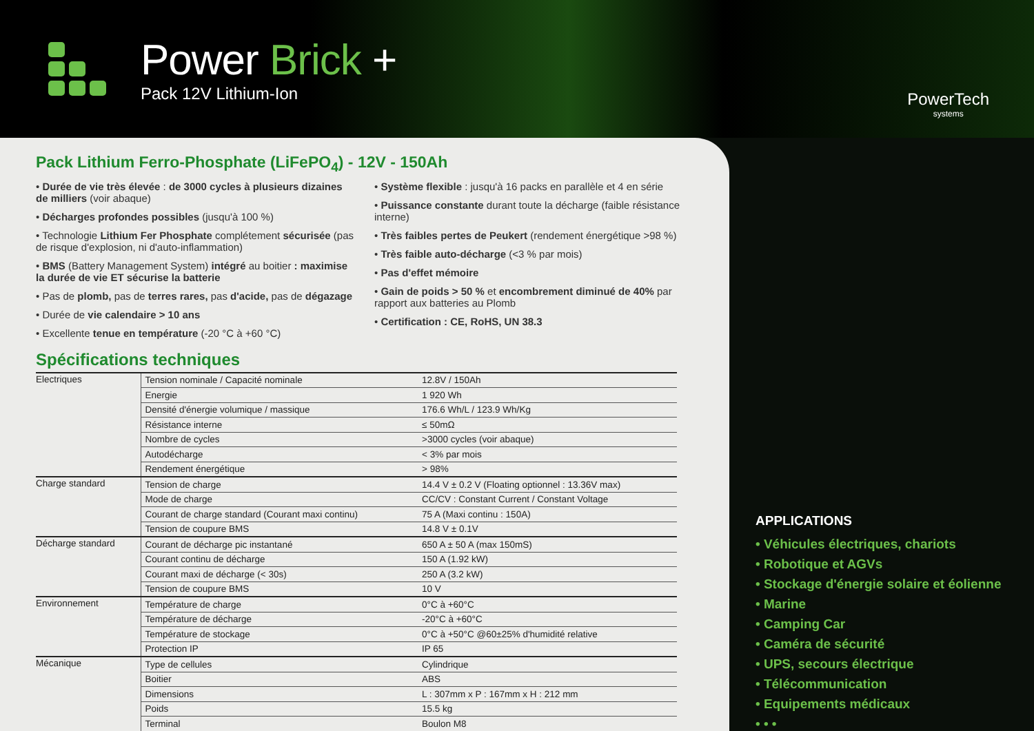Power Brick +
Pack 12V Lithium-Ion
PowerTech
systems
Pack Lithium Ferro-Phosphate (LiFePO<sub>4</sub>) - 12V - 150Ah
• Durée de vie très élevée : de 3000 cycles à plusieurs dizaines de milliers (voir abaque)
• Décharges profondes possibles (jusqu'à 100 %)
• Technologie Lithium Fer Phosphate complétement sécurisée (pas de risque d'explosion, ni d'auto-inflammation)
• BMS (Battery Management System) intégré au boitier : maximise la durée de vie ET sécurise la batterie
• Pas de plomb, pas de terres rares, pas d'acide, pas de dégazage
• Durée de vie calendaire > 10 ans
• Excellente tenue en température (-20 °C à +60 °C)
• Système flexible : jusqu'à 16 packs en parallèle et 4 en série
• Puissance constante durant toute la décharge (faible résistance interne)
• Très faibles pertes de Peukert (rendement énergétique >98 %)
• Très faible auto-décharge (<3 % par mois)
• Pas d'effet mémoire
• Gain de poids > 50 % et encombrement diminué de 40% par rapport aux batteries au Plomb
• Certification : CE, RoHS, UN 38.3
Spécifications techniques
| Electriques | Tension nominale / Capacité nominale | 12.8V / 150Ah |
| | Energie | 1 920 Wh |
| | Densité d'énergie volumique / massique | 176.6 Wh/L / 123.9 Wh/Kg |
| | Résistance interne | ≤ 50mΩ |
| | Nombre de cycles | >3000 cycles (voir abaque) |
| | Autodécharge | < 3% par mois |
| | Rendement énergétique | > 98% |
| Charge standard | Tension de charge | 14.4 V ± 0.2 V (Floating optionnel : 13.36V max) |
| | Mode de charge | CC/CV : Constant Current / Constant Voltage |
| | Courant de charge standard (Courant maxi continu) | 75 A (Maxi continu : 150A) |
| | Tension de coupure BMS | 14.8 V ± 0.1V |
| Décharge standard | Courant de décharge pic instantané | 650 A ± 50 A (max 150mS) |
| | Courant continu de décharge | 150 A (1.92 kW) |
| | Courant maxi de décharge (< 30s) | 250 A (3.2 kW) |
| | Tension de coupure BMS | 10 V |
| Environnement | Température de charge | 0°C à +60°C |
| | Température de décharge | -20°C à +60°C |
| | Température de stockage | 0°C à +50°C @60±25% d'humidité relative |
| | Protection IP | IP 65 |
| Mécanique | Type de cellules | Cylindrique |
| | Boitier | ABS |
| | Dimensions | L : 307mm x P : 167mm x H : 212 mm |
| | Poids | 15.5 kg |
| | Terminal | Boulon M8 |
APPLICATIONS
• Véhicules électriques, chariots
• Robotique et AGVs
• Stockage d'énergie solaire et éolienne
• Marine
• Camping Car
• Caméra de sécurité
• UPS, secours électrique
• Télécommunication
• Equipements médicaux
• • •